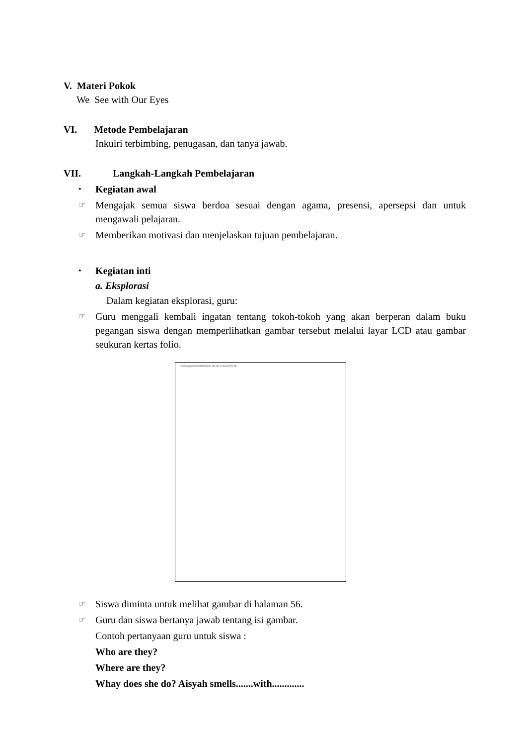V. Materi Pokok
We See with Our Eyes
VI. Metode Pembelajaran
Inkuiri terbimbing, penugasan, dan tanya jawab.
VII. Langkah-Langkah Pembelajaran
• Kegiatan awal
☞ Mengajak semua siswa berdoa sesuai dengan agama, presensi, apersepsi dan untuk mengawali pelajaran.
☞ Memberikan motivasi dan menjelaskan tujuan pembelajaran.
• Kegiatan inti
a. Eksplorasi
Dalam kegiatan eksplorasi, guru:
☞ Guru menggali kembali ingatan tentang tokoh-tokoh yang akan berperan dalam buku pegangan siswa dengan memperlihatkan gambar tersebut melalui layar LCD atau gambar seukuran kertas folio.
The image part with relationship ID rId5 was not found in the file.
☞ Siswa diminta untuk melihat gambar di halaman 56.
☞ Guru dan siswa bertanya jawab tentang isi gambar.
Contoh pertanyaan guru untuk siswa :
Who are they?
Where are they?
Whay does she do? Aisyah smells.......with.............